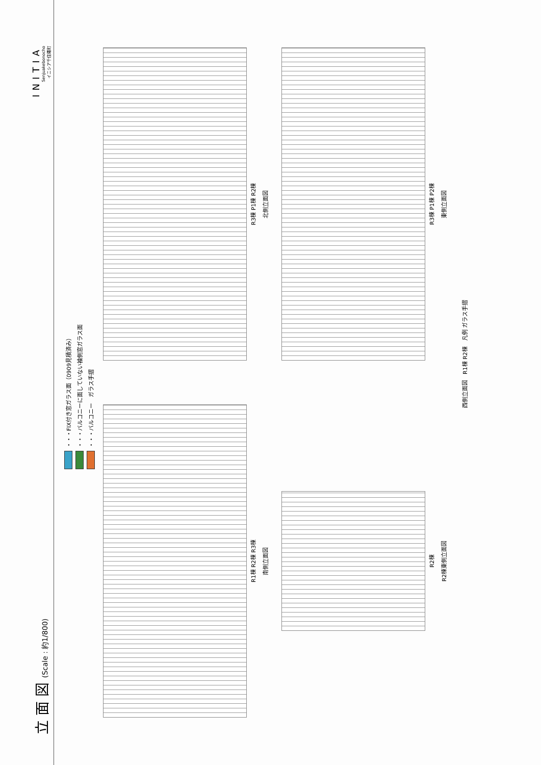立 面 図 (Scale : 約1/800)
INITIA
Senjuakebonocho
イニシア千住曙町
・・・FIX付き窓ガラス面（0909見積済み）
・・・バルコニーに面していない袖側窓ガラス面
・・・バルコニー　ガラス手摺
R1棟 R2棟 R3棟
南側立面図
R3棟 P1棟 R2棟
北側立面図
R2棟
R2棟東側立面図
R3棟 P1棟 P2棟
東側立面図
西側立面図　R1棟 R2棟　凡例 ガラス手摺